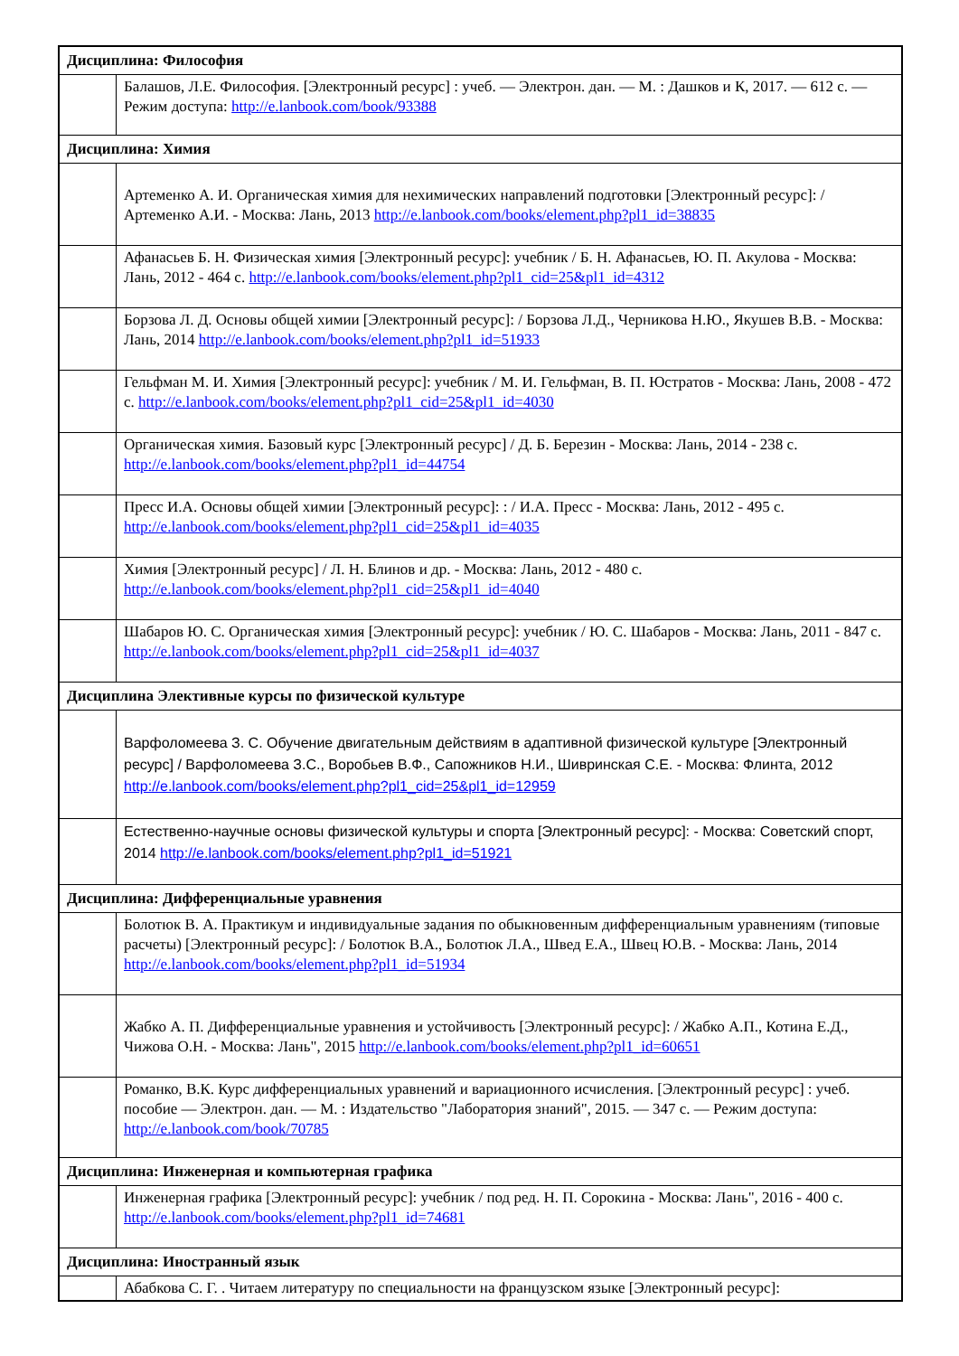| Дисциплина: Философия | |
| | Балашов, Л.Е. Философия. [Электронный ресурс] : учеб. — Электрон. дан. — М. : Дашков и К, 2017. — 612 с. — Режим доступа: http://e.lanbook.com/book/93388 |
| Дисциплина: Химия | |
| | Артеменко А. И. Органическая химия для нехимических направлений подготовки [Электронный ресурс]: / Артеменко А.И. - Москва: Лань, 2013 http://e.lanbook.com/books/element.php?pl1_id=38835 |
| | Афанасьев Б. Н. Физическая химия [Электронный ресурс]: учебник / Б. Н. Афанасьев, Ю. П. Акулова - Москва: Лань, 2012 - 464 с. http://e.lanbook.com/books/element.php?pl1_cid=25&pl1_id=4312 |
| | Борзова Л. Д. Основы общей химии [Электронный ресурс]: / Борзова Л.Д., Черникова Н.Ю., Якушев В.В. - Москва: Лань, 2014 http://e.lanbook.com/books/element.php?pl1_id=51933 |
| | Гельфман М. И. Химия [Электронный ресурс]: учебник / М. И. Гельфман, В. П. Юстратов - Москва: Лань, 2008 - 472 с. http://e.lanbook.com/books/element.php?pl1_cid=25&pl1_id=4030 |
| | Органическая химия. Базовый курс [Электронный ресурс] / Д. Б. Березин - Москва: Лань, 2014 - 238 с. http://e.lanbook.com/books/element.php?pl1_id=44754 |
| | Пресс И.А. Основы общей химии [Электронный ресурс]: : / И.А. Пресс - Москва: Лань, 2012 - 495 с. http://e.lanbook.com/books/element.php?pl1_cid=25&pl1_id=4035 |
| | Химия [Электронный ресурс] / Л. Н. Блинов и др. - Москва: Лань, 2012 - 480 с. http://e.lanbook.com/books/element.php?pl1_cid=25&pl1_id=4040 |
| | Шабаров Ю. С. Органическая химия [Электронный ресурс]: учебник / Ю. С. Шабаров - Москва: Лань, 2011 - 847 с. http://e.lanbook.com/books/element.php?pl1_cid=25&pl1_id=4037 |
| Дисциплина Элективные курсы по физической культуре | |
| | Варфоломеева З. С. Обучение двигательным действиям в адаптивной физической культуре [Электронный ресурс] / Варфоломеева З.С., Воробьев В.Ф., Сапожников Н.И., Шивринская С.Е. - Москва: Флинта, 2012 http://e.lanbook.com/books/element.php?pl1_cid=25&pl1_id=12959 |
| | Естественно-научные основы физической культуры и спорта [Электронный ресурс]: - Москва: Советский спорт, 2014 http://e.lanbook.com/books/element.php?pl1_id=51921 |
| Дисциплина: Дифференциальные уравнения | |
| | Болотюк В. А. Практикум и индивидуальные задания по обыкновенным дифференциальным уравнениям (типовые расчеты) [Электронный ресурс]: / Болотюк В.А., Болотюк Л.А., Швед Е.А., Швец Ю.В. - Москва: Лань, 2014 http://e.lanbook.com/books/element.php?pl1_id=51934 |
| | Жабко А. П. Дифференциальные уравнения и устойчивость [Электронный ресурс]: / Жабко А.П., Котина Е.Д., Чижова О.Н. - Москва: Лань", 2015 http://e.lanbook.com/books/element.php?pl1_id=60651 |
| | Романко, В.К. Курс дифференциальных уравнений и вариационного исчисления. [Электронный ресурс] : учеб. пособие — Электрон. дан. — М. : Издательство "Лаборатория знаний", 2015. — 347 с. — Режим доступа: http://e.lanbook.com/book/70785 |
| Дисциплина: Инженерная и компьютерная графика | |
| | Инженерная графика [Электронный ресурс]: учебник / под ред. Н. П. Сорокина - Москва: Лань", 2016 - 400 с. http://e.lanbook.com/books/element.php?pl1_id=74681 |
| Дисциплина: Иностранный язык | |
| | Абабкова С. Г. . Читаем литературу по специальности на французском языке [Электронный ресурс]: |